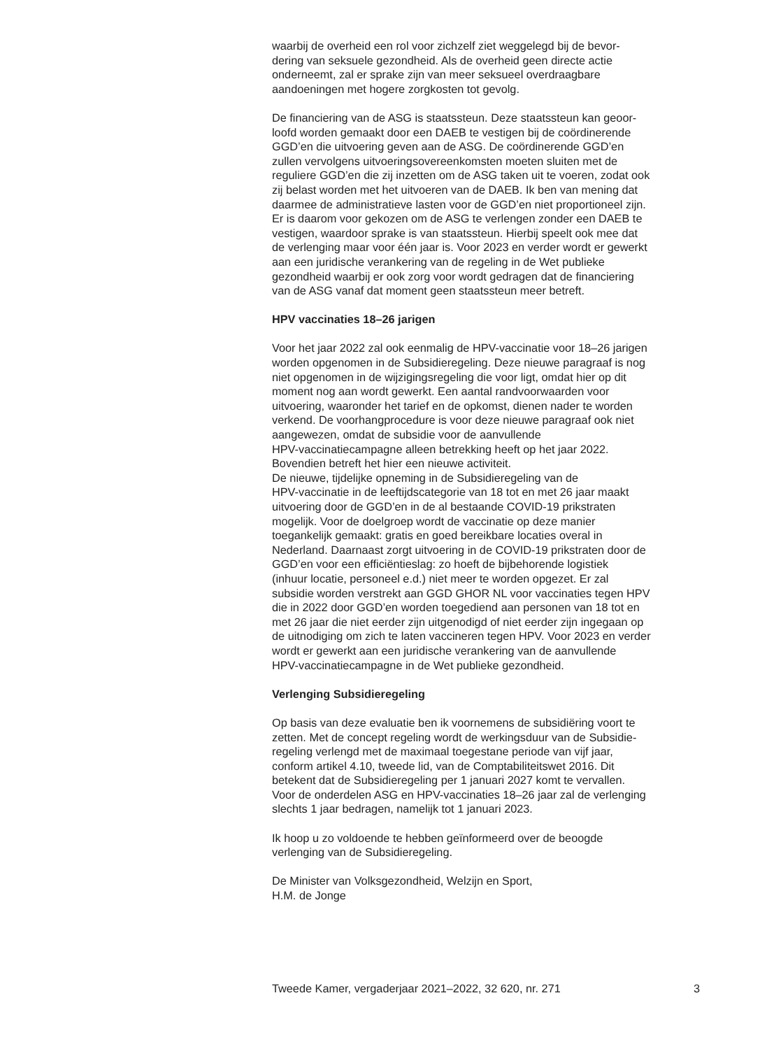waarbij de overheid een rol voor zichzelf ziet weggelegd bij de bevor-
dering van seksuele gezondheid. Als de overheid geen directe actie
onderneemt, zal er sprake zijn van meer seksueel overdraagbare
aandoeningen met hogere zorgkosten tot gevolg.
De financiering van de ASG is staatssteun. Deze staatssteun kan geoor-
loofd worden gemaakt door een DAEB te vestigen bij de coördinerende
GGD’en die uitvoering geven aan de ASG. De coördinerende GGD’en
zullen vervolgens uitvoeringsovereenkomsten moeten sluiten met de
reguliere GGD’en die zij inzetten om de ASG taken uit te voeren, zodat ook
zij belast worden met het uitvoeren van de DAEB. Ik ben van mening dat
daarmee de administratieve lasten voor de GGD’en niet proportioneel zijn.
Er is daarom voor gekozen om de ASG te verlengen zonder een DAEB te
vestigen, waardoor sprake is van staatssteun. Hierbij speelt ook mee dat
de verlenging maar voor één jaar is. Voor 2023 en verder wordt er gewerkt
aan een juridische verankering van de regeling in de Wet publieke
gezondheid waarbij er ook zorg voor wordt gedragen dat de financiering
van de ASG vanaf dat moment geen staatssteun meer betreft.
HPV vaccinaties 18–26 jarigen
Voor het jaar 2022 zal ook eenmalig de HPV-vaccinatie voor 18–26 jarigen
worden opgenomen in de Subsidieregeling. Deze nieuwe paragraaf is nog
niet opgenomen in de wijzigingsregeling die voor ligt, omdat hier op dit
moment nog aan wordt gewerkt. Een aantal randvoorwaarden voor
uitvoering, waaronder het tarief en de opkomst, dienen nader te worden
verkend. De voorhangprocedure is voor deze nieuwe paragraaf ook niet
aangewezen, omdat de subsidie voor de aanvullende
HPV-vaccinatiecampagne alleen betrekking heeft op het jaar 2022.
Bovendien betreft het hier een nieuwe activiteit.
De nieuwe, tijdelijke opneming in de Subsidieregeling van de
HPV-vaccinatie in de leeftijdscategorie van 18 tot en met 26 jaar maakt
uitvoering door de GGD’en in de al bestaande COVID-19 prikstraten
mogelijk. Voor de doelgroep wordt de vaccinatie op deze manier
toegankelijk gemaakt: gratis en goed bereikbare locaties overal in
Nederland. Daarnaast zorgt uitvoering in de COVID-19 prikstraten door de
GGD’en voor een efficiëntieslag: zo hoeft de bijbehorende logistiek
(inhuur locatie, personeel e.d.) niet meer te worden opgezet. Er zal
subsidie worden verstrekt aan GGD GHOR NL voor vaccinaties tegen HPV
die in 2022 door GGD’en worden toegediend aan personen van 18 tot en
met 26 jaar die niet eerder zijn uitgenodigd of niet eerder zijn ingegaan op
de uitnodiging om zich te laten vaccineren tegen HPV. Voor 2023 en verder
wordt er gewerkt aan een juridische verankering van de aanvullende
HPV-vaccinatiecampagne in de Wet publieke gezondheid.
Verlenging Subsidieregeling
Op basis van deze evaluatie ben ik voornemens de subsidiëring voort te
zetten. Met de concept regeling wordt de werkingsduur van de Subsidie-
regeling verlengd met de maximaal toegestane periode van vijf jaar,
conform artikel 4.10, tweede lid, van de Comptabiliteitswet 2016. Dit
betekent dat de Subsidieregeling per 1 januari 2027 komt te vervallen.
Voor de onderdelen ASG en HPV-vaccinaties 18–26 jaar zal de verlenging
slechts 1 jaar bedragen, namelijk tot 1 januari 2023.
Ik hoop u zo voldoende te hebben geïnformeerd over de beoogde
verlenging van de Subsidieregeling.
De Minister van Volksgezondheid, Welzijn en Sport,
H.M. de Jonge
Tweede Kamer, vergaderjaar 2021–2022, 32 620, nr. 271 3